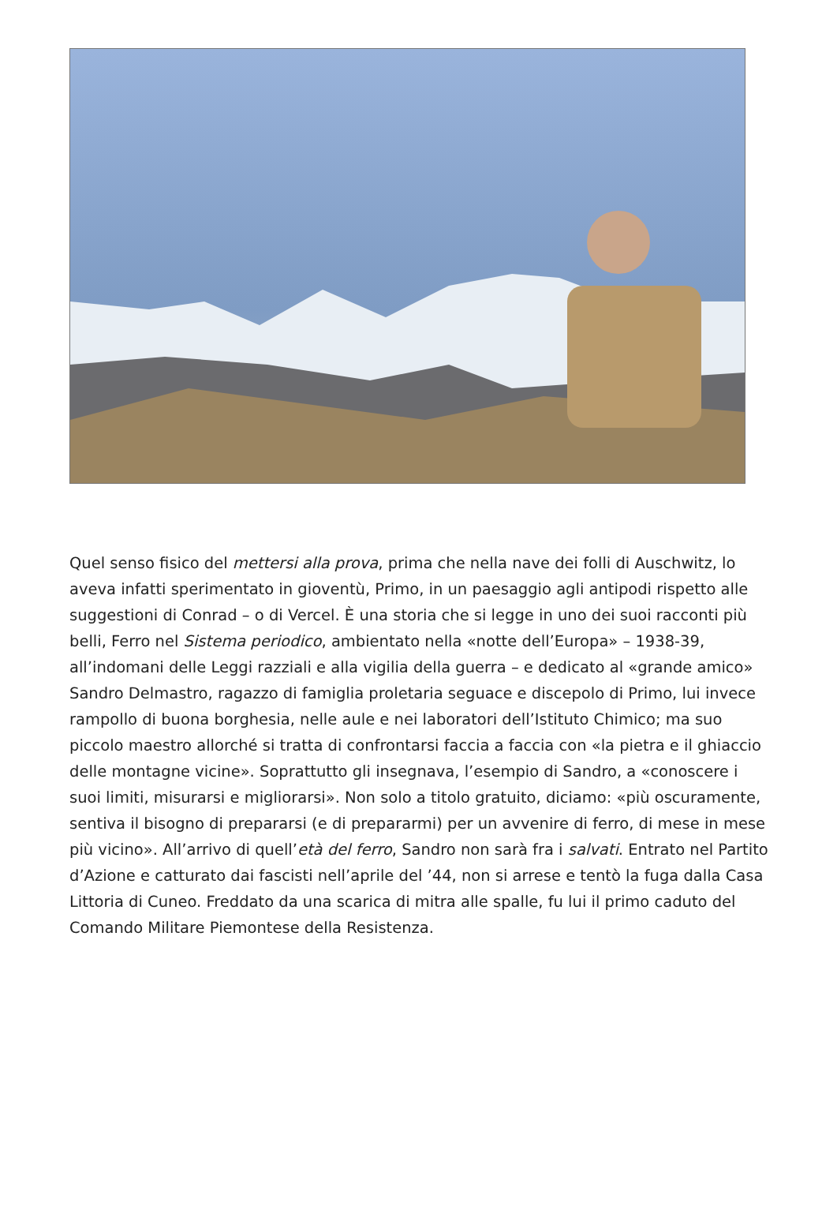Quel senso fisico del mettersi alla prova, prima che nella nave dei folli di Auschwitz, lo aveva infatti sperimentato in gioventù, Primo, in un paesaggio agli antipodi rispetto alle suggestioni di Conrad – o di Vercel. È una storia che si legge in uno dei suoi racconti più belli, Ferro nel Sistema periodico, ambientato nella «notte dell’Europa» – 1938-39, all’indomani delle Leggi razziali e alla vigilia della guerra – e dedicato al «grande amico» Sandro Delmastro, ragazzo di famiglia proletaria seguace e discepolo di Primo, lui invece rampollo di buona borghesia, nelle aule e nei laboratori dell’Istituto Chimico; ma suo piccolo maestro allorché si tratta di confrontarsi faccia a faccia con «la pietra e il ghiaccio delle montagne vicine». Soprattutto gli insegnava, l’esempio di Sandro, a «conoscere i suoi limiti, misurarsi e migliorarsi». Non solo a titolo gratuito, diciamo: «più oscuramente, sentiva il bisogno di prepararsi (e di prepararmi) per un avvenire di ferro, di mese in mese più vicino». All’arrivo di quell’età del ferro, Sandro non sarà fra i salvati. Entrato nel Partito d’Azione e catturato dai fascisti nell’aprile del ’44, non si arrese e tentò la fuga dalla Casa Littoria di Cuneo. Freddato da una scarica di mitra alle spalle, fu lui il primo caduto del Comando Militare Piemontese della Resistenza.